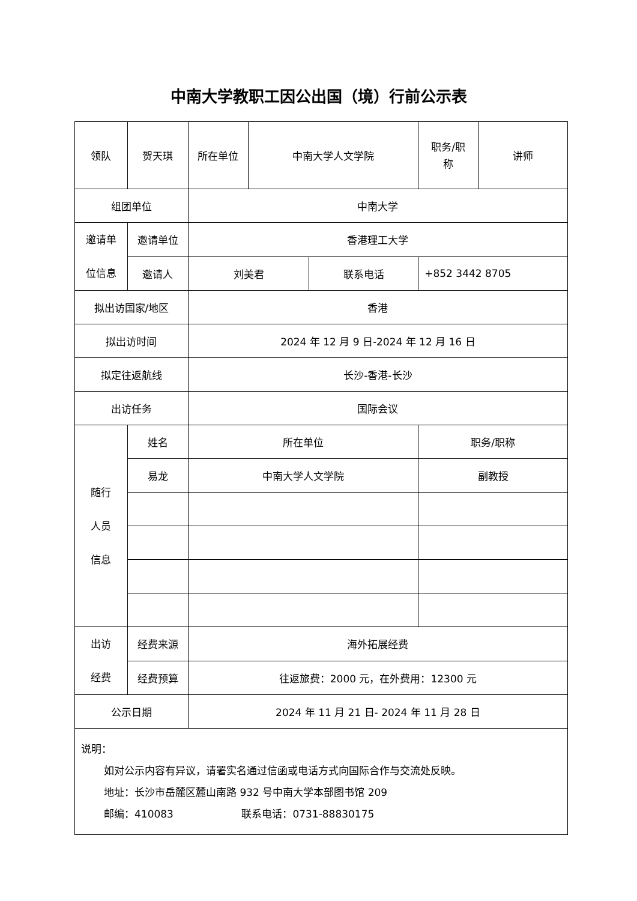中南大学教职工因公出国（境）行前公示表
| 领队 | 贺天琪 | 所在单位 | 中南大学人文学院 | | 职务/职 称 | 讲师 |
| 组团单位 | | 中南大学 | | | | |
| 邀请单 位信息 | 邀请单位 | 香港理工大学 | | | | |
| | 邀请人 | 刘美君 | | 联系电话 | +852 3442 8705 | |
| 拟出访国家/地区 | | 香港 | | | | |
| 拟出访时间 | | 2024 年 12 月 9 日-2024 年 12 月 16 日 | | | | |
| 拟定往返航线 | | 长沙-香港-长沙 | | | | |
| 出访任务 | | 国际会议 | | | | |
| 随行 人员 信息 | 姓名 | 所在单位 | | | 职务/职称 | |
| | 易龙 | 中南大学人文学院 | | | 副教授 | |
| 出访 经费 | 经费来源 | 海外拓展经费 | | | | |
| | 经费预算 | 往返旅费：2000 元，在外费用：12300 元 | | | | |
| 公示日期 | | 2024 年 11 月 21 日- 2024 年 11 月 28 日 | | | | |
| 说明： 如对公示内容有异议，请署实名通过信函或电话方式向国际合作与交流处反映。 地址：长沙市岳麓区麓山南路 932 号中南大学本部图书馆 209 邮编：410083 联系电话：0731-88830175 | | | | | | |